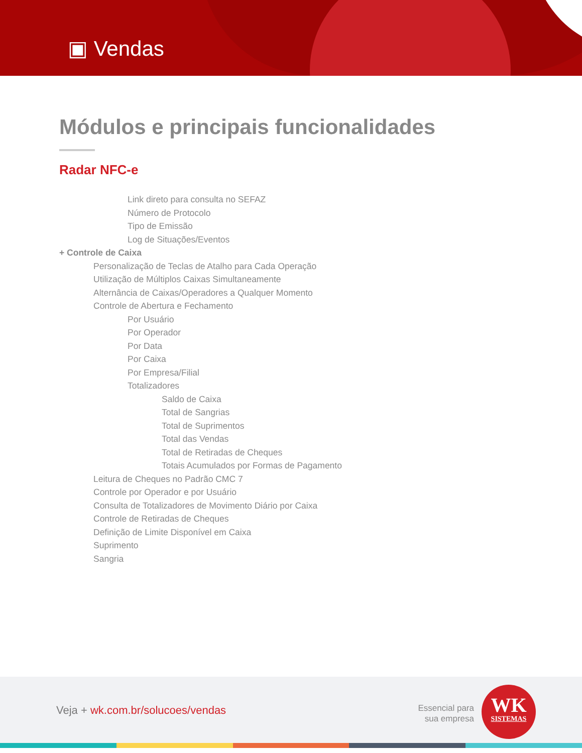▣ Vendas
Módulos e principais funcionalidades
Radar NFC-e
Link direto para consulta no SEFAZ
Número de Protocolo
Tipo de Emissão
Log de Situações/Eventos
+ Controle de Caixa
Personalização de Teclas de Atalho para Cada Operação
Utilização de Múltiplos Caixas Simultaneamente
Alternância de Caixas/Operadores a Qualquer Momento
Controle de Abertura e Fechamento
Por Usuário
Por Operador
Por Data
Por Caixa
Por Empresa/Filial
Totalizadores
Saldo de Caixa
Total de Sangrias
Total de Suprimentos
Total das Vendas
Total de Retiradas de Cheques
Totais Acumulados por Formas de Pagamento
Leitura de Cheques no Padrão CMC 7
Controle por Operador e por Usuário
Consulta de Totalizadores de Movimento Diário por Caixa
Controle de Retiradas de Cheques
Definição de Limite Disponível em Caixa
Suprimento
Sangria
Veja + wk.com.br/solucoes/vendas
Essencial para
sua empresa
WK
SISTEMAS